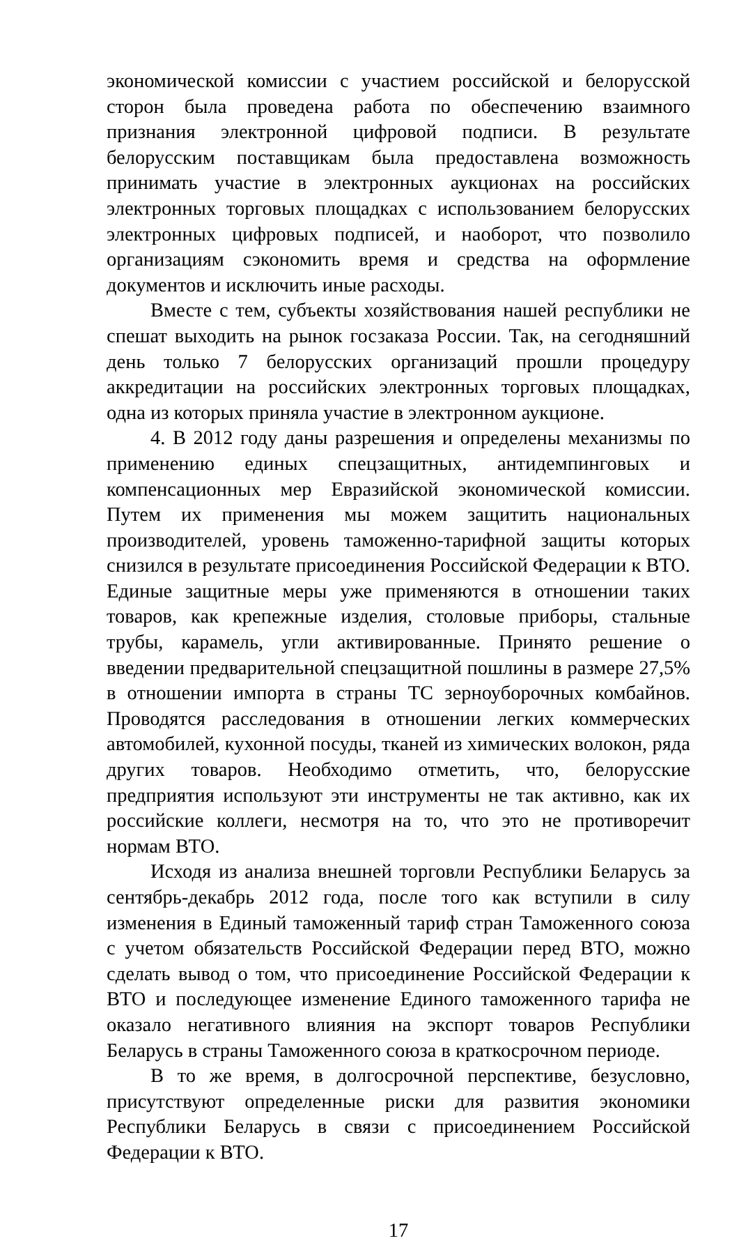экономической комиссии с участием российской и белорусской сторон была проведена работа по обеспечению взаимного признания электронной цифровой подписи. В результате белорусским поставщикам была предоставлена возможность принимать участие в электронных аукционах на российских электронных торговых площадках с использованием белорусских электронных цифровых подписей, и наоборот, что позволило организациям сэкономить время и средства на оформление документов и исключить иные расходы.
Вместе с тем, субъекты хозяйствования нашей республики не спешат выходить на рынок госзаказа России. Так, на сегодняшний день только 7 белорусских организаций прошли процедуру аккредитации на российских электронных торговых площадках, одна из которых приняла участие в электронном аукционе.
4. В 2012 году даны разрешения и определены механизмы по применению единых спецзащитных, антидемпинговых и компенсационных мер Евразийской экономической комиссии. Путем их применения мы можем защитить национальных производителей, уровень таможенно-тарифной защиты которых снизился в результате присоединения Российской Федерации к ВТО. Единые защитные меры уже применяются в отношении таких товаров, как крепежные изделия, столовые приборы, стальные трубы, карамель, угли активированные. Принято решение о введении предварительной спецзащитной пошлины в размере 27,5% в отношении импорта в страны ТС зерноуборочных комбайнов. Проводятся расследования в отношении легких коммерческих автомобилей, кухонной посуды, тканей из химических волокон, ряда других товаров. Необходимо отметить, что, белорусские предприятия используют эти инструменты не так активно, как их российские коллеги, несмотря на то, что это не противоречит нормам ВТО.
Исходя из анализа внешней торговли Республики Беларусь за сентябрь-декабрь 2012 года, после того как вступили в силу изменения в Единый таможенный тариф стран Таможенного союза с учетом обязательств Российской Федерации перед ВТО, можно сделать вывод о том, что присоединение Российской Федерации к ВТО и последующее изменение Единого таможенного тарифа не оказало негативного влияния на экспорт товаров Республики Беларусь в страны Таможенного союза в краткосрочном периоде.
В то же время, в долгосрочной перспективе, безусловно, присутствуют определенные риски для развития экономики Республики Беларусь в связи с присоединением Российской Федерации к ВТО.
17